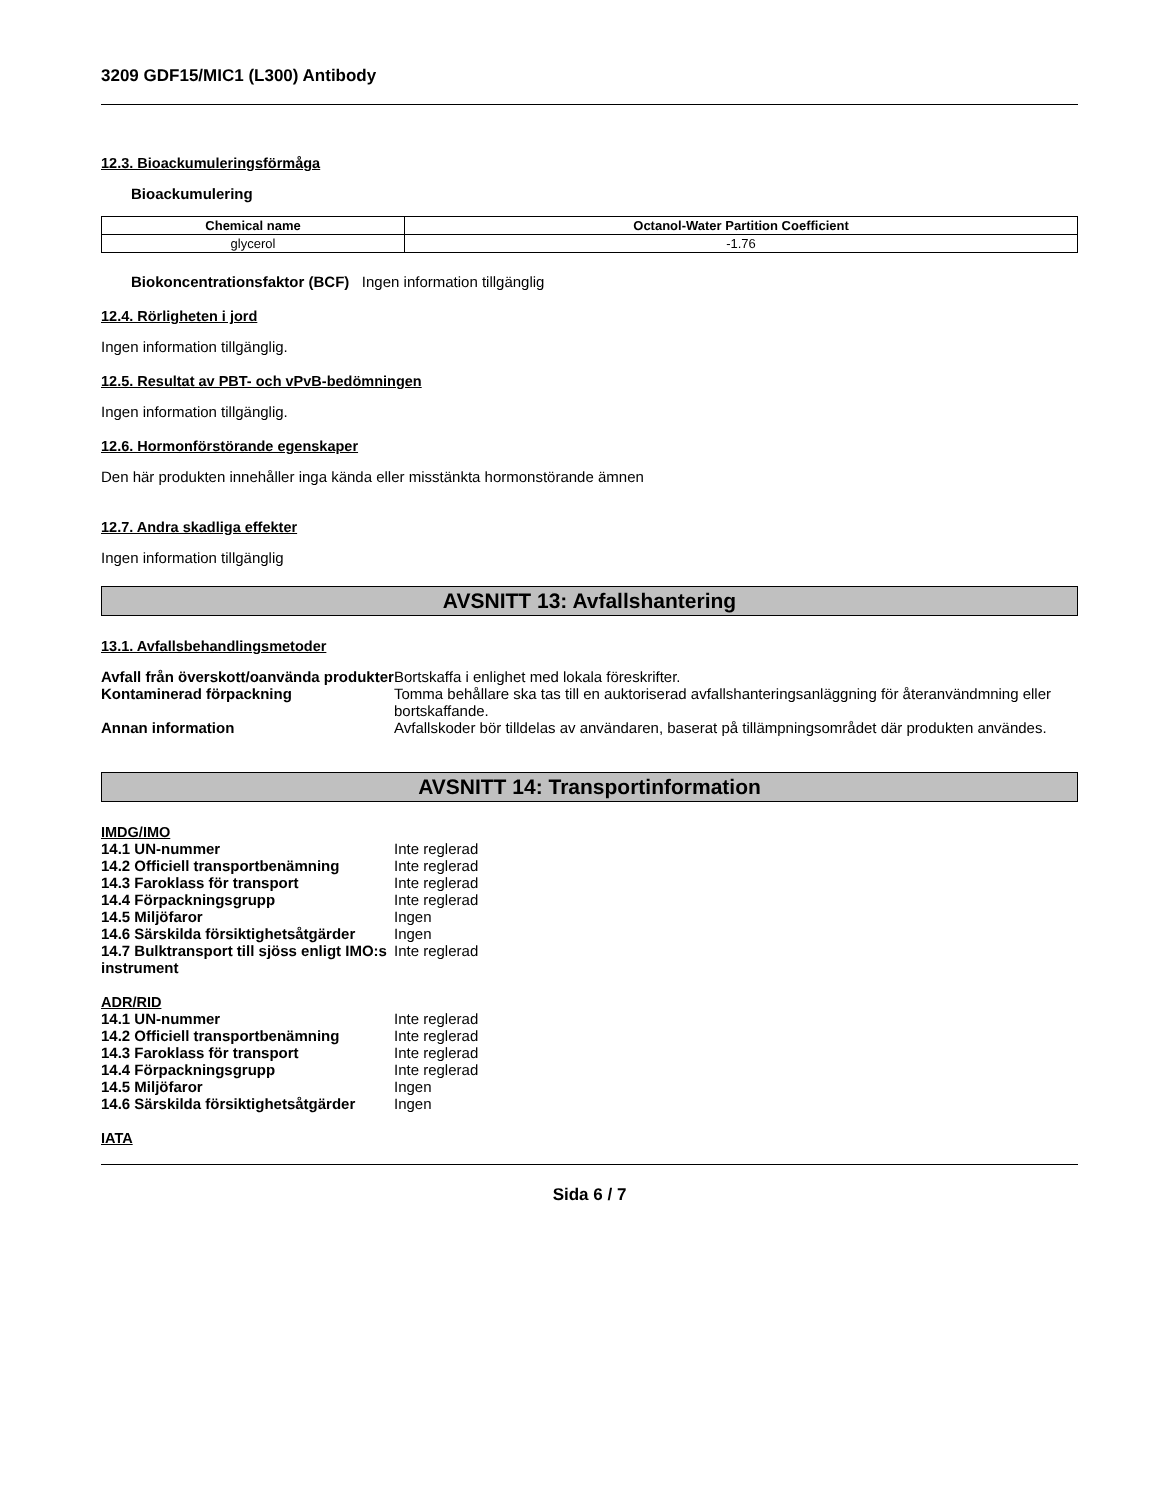3209 GDF15/MIC1 (L300) Antibody
12.3. Bioackumuleringsförmåga
Bioackumulering
| Chemical name | Octanol-Water Partition Coefficient |
| --- | --- |
| glycerol | -1.76 |
Biokoncentrationsfaktor (BCF) Ingen information tillgänglig
12.4. Rörligheten i jord
Ingen information tillgänglig.
12.5. Resultat av PBT- och vPvB-bedömningen
Ingen information tillgänglig.
12.6. Hormonförstörande egenskaper
Den här produkten innehåller inga kända eller misstänkta hormonstörande ämnen
12.7. Andra skadliga effekter
Ingen information tillgänglig
AVSNITT 13: Avfallshantering
13.1. Avfallsbehandlingsmetoder
| Avfall från överskott/oanvända produkter | Bortskaffa i enlighet med lokala föreskrifter. |
| Kontaminerad förpackning | Tomma behållare ska tas till en auktoriserad avfallshanteringsanläggning för återanvändmning eller bortskaffande. |
| Annan information | Avfallskoder bör tilldelas av användaren, baserat på tillämpningsområdet där produkten användes. |
AVSNITT 14: Transportinformation
IMDG/IMO
| 14.1 UN-nummer | Inte reglerad |
| 14.2 Officiell transportbenämning | Inte reglerad |
| 14.3 Faroklass för transport | Inte reglerad |
| 14.4 Förpackningsgrupp | Inte reglerad |
| 14.5 Miljöfaror | Ingen |
| 14.6 Särskilda försiktighetsåtgärder | Ingen |
| 14.7 Bulktransport till sjöss enligt IMO:s instrument | Inte reglerad |
ADR/RID
| 14.1 UN-nummer | Inte reglerad |
| 14.2 Officiell transportbenämning | Inte reglerad |
| 14.3 Faroklass för transport | Inte reglerad |
| 14.4 Förpackningsgrupp | Inte reglerad |
| 14.5 Miljöfaror | Ingen |
| 14.6 Särskilda försiktighetsåtgärder | Ingen |
IATA
Sida 6 / 7